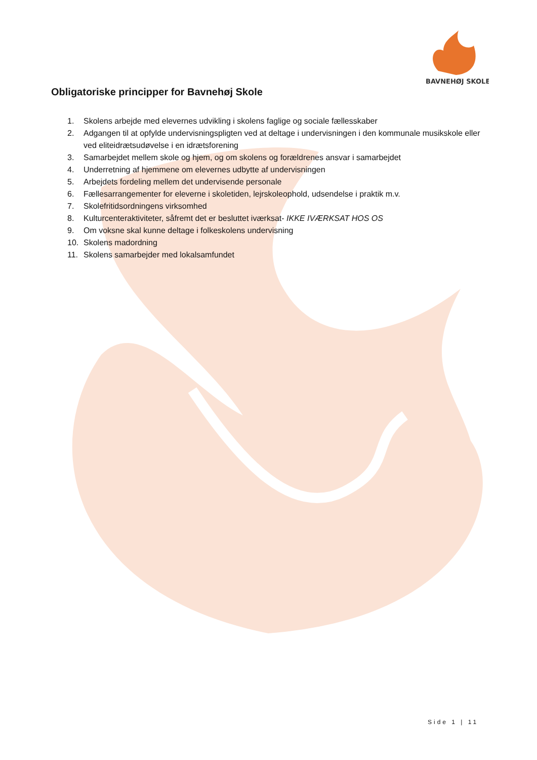BAVNEHØJ SKOLE
Obligatoriske principper for Bavnehøj Skole
1. Skolens arbejde med elevernes udvikling i skolens faglige og sociale fællesskaber
2. Adgangen til at opfylde undervisningspligten ved at deltage i undervisningen i den kommunale musikskole eller ved eliteidrætsudøvelse i en idrætsforening
3. Samarbejdet mellem skole og hjem, og om skolens og forældrenes ansvar i samarbejdet
4. Underretning af hjemmene om elevernes udbytte af undervisningen
5. Arbejdets fordeling mellem det undervisende personale
6. Fællesarrangementer for eleverne i skoletiden, lejrskoleophold, udsendelse i praktik m.v.
7. Skolefritidsordningens virksomhed
8. Kulturcenteraktiviteter, såfremt det er besluttet iværksat- IKKE IVÆRKSAT HOS OS
9. Om voksne skal kunne deltage i folkeskolens undervisning
10. Skolens madordning
11. Skolens samarbejder med lokalsamfundet
Side 1 | 11